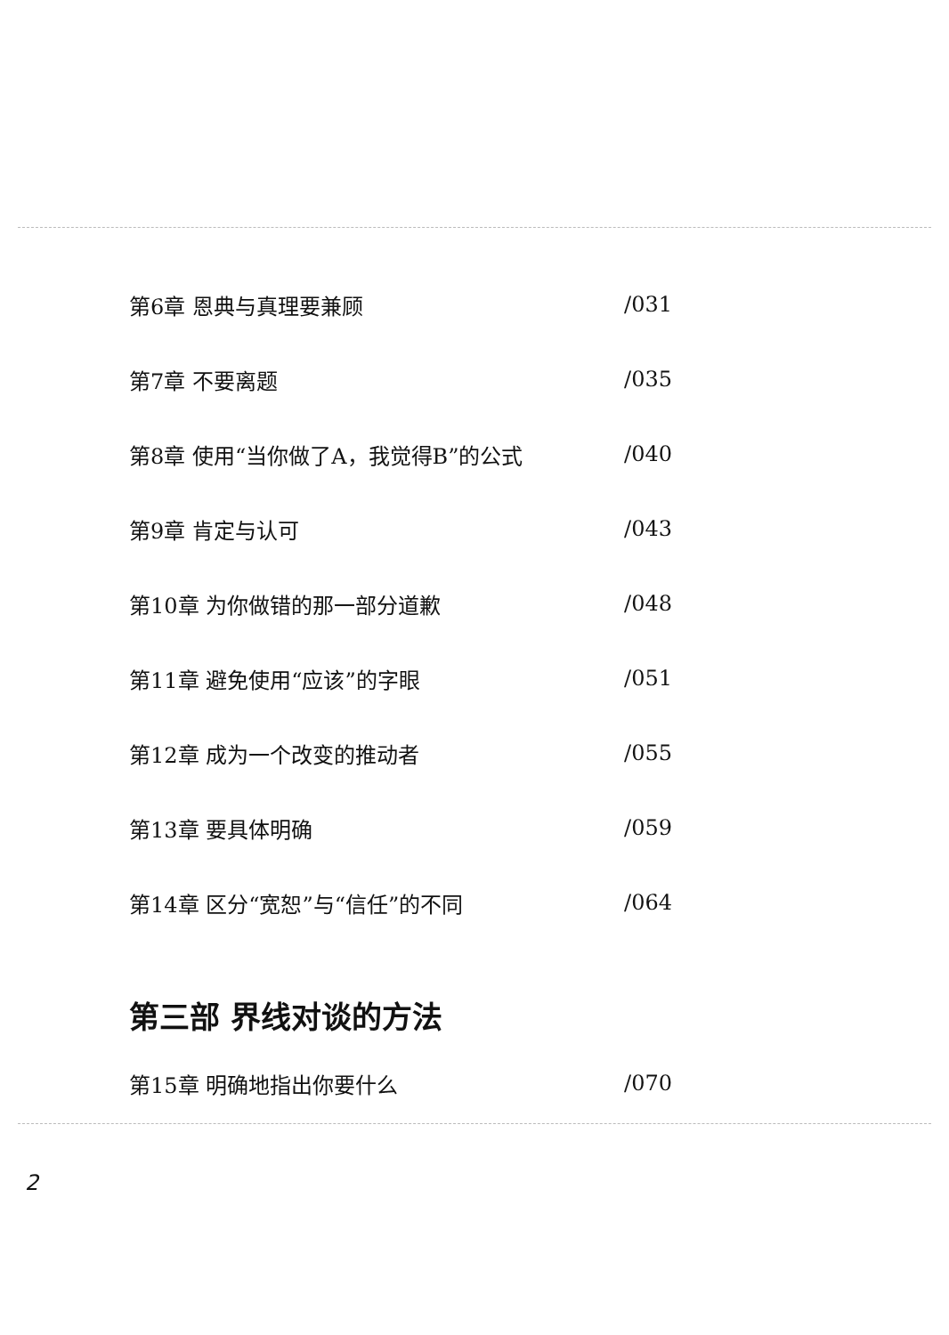第6章 恩典与真理要兼顾 /031
第7章 不要离题 /035
第8章 使用“当你做了A，我觉得B”的公式 /040
第9章 肯定与认可 /043
第10章 为你做错的那一部分道歉 /048
第11章 避免使用“应该”的字眼 /051
第12章 成为一个改变的推动者 /055
第13章 要具体明确 /059
第14章 区分“宽恕”与“信任”的不同 /064
第三部 界线对谈的方法
第15章 明确地指出你要什么 /070
2